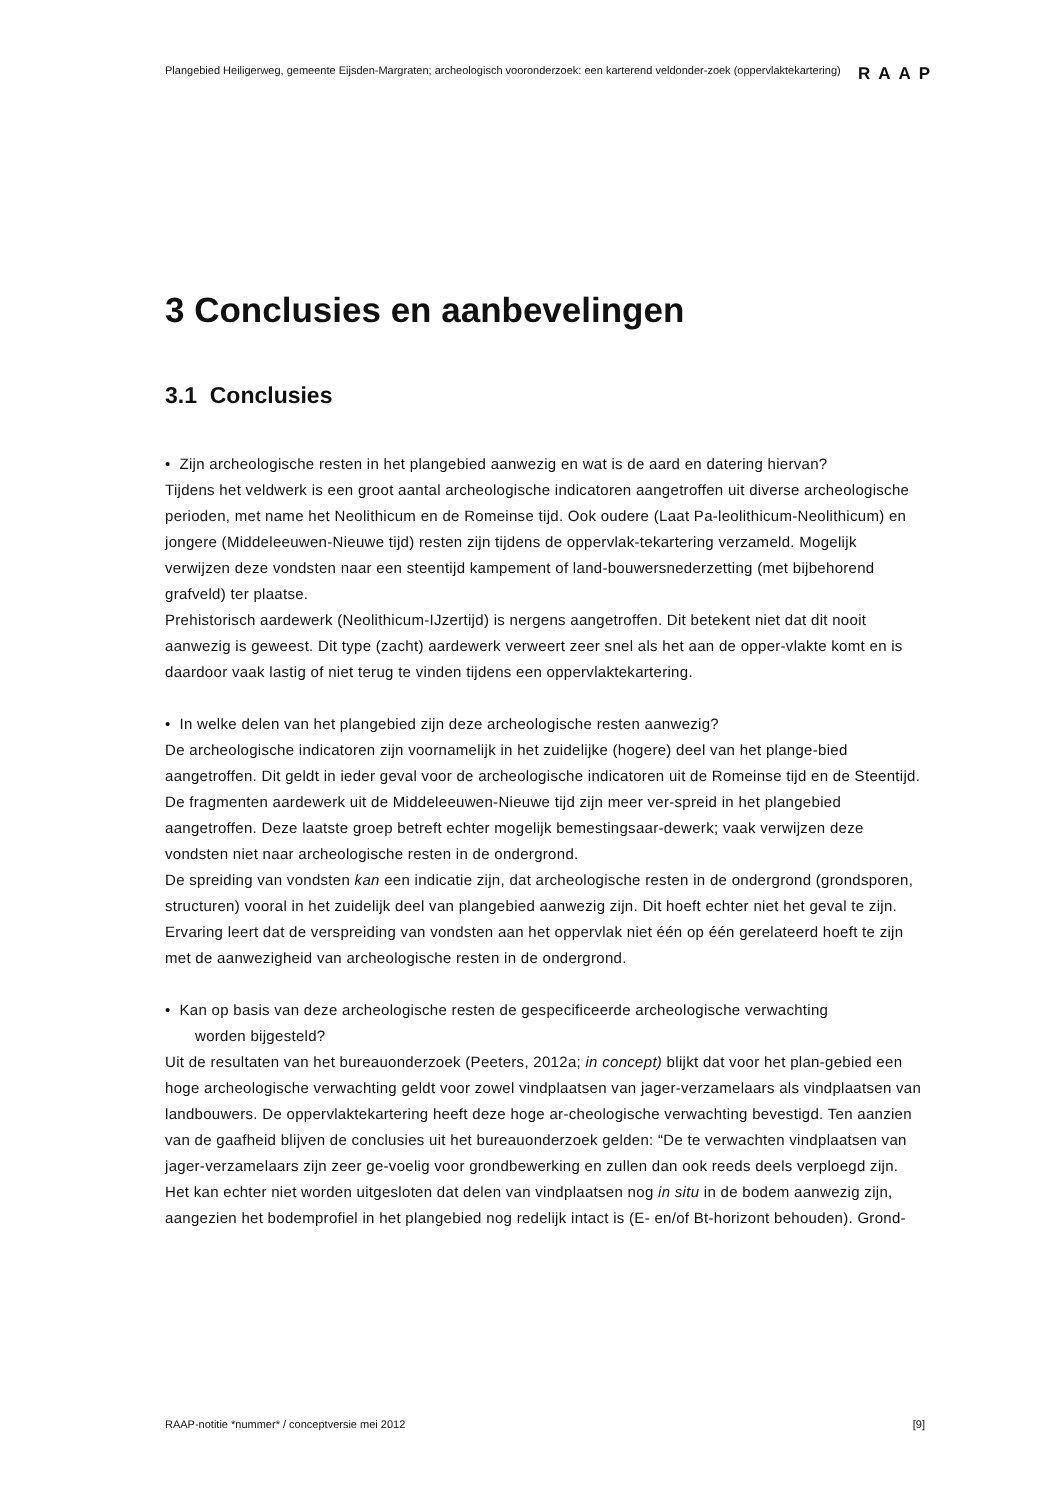Plangebied Heiligerweg, gemeente Eijsden-Margraten; archeologisch vooronderzoek: een karterend veldonder-zoek (oppervlaktekartering)
RAAP
3 Conclusies en aanbevelingen
3.1 Conclusies
• Zijn archeologische resten in het plangebied aanwezig en wat is de aard en datering hiervan?
Tijdens het veldwerk is een groot aantal archeologische indicatoren aangetroffen uit diverse archeologische perioden, met name het Neolithicum en de Romeinse tijd. Ook oudere (Laat Pa-leolithicum-Neolithicum) en jongere (Middeleeuwen-Nieuwe tijd) resten zijn tijdens de oppervlak-tekartering verzameld. Mogelijk verwijzen deze vondsten naar een steentijd kampement of land-bouwersnederzetting (met bijbehorend grafveld) ter plaatse.
Prehistorisch aardewerk (Neolithicum-IJzertijd) is nergens aangetroffen. Dit betekent niet dat dit nooit aanwezig is geweest. Dit type (zacht) aardewerk verweert zeer snel als het aan de opper-vlakte komt en is daardoor vaak lastig of niet terug te vinden tijdens een oppervlaktekartering.
• In welke delen van het plangebied zijn deze archeologische resten aanwezig?
De archeologische indicatoren zijn voornamelijk in het zuidelijke (hogere) deel van het plange-bied aangetroffen. Dit geldt in ieder geval voor de archeologische indicatoren uit de Romeinse tijd en de Steentijd. De fragmenten aardewerk uit de Middeleeuwen-Nieuwe tijd zijn meer ver-spreid in het plangebied aangetroffen. Deze laatste groep betreft echter mogelijk bemestingsaar-dewerk; vaak verwijzen deze vondsten niet naar archeologische resten in de ondergrond.
De spreiding van vondsten kan een indicatie zijn, dat archeologische resten in de ondergrond (grondsporen, structuren) vooral in het zuidelijk deel van plangebied aanwezig zijn. Dit hoeft echter niet het geval te zijn. Ervaring leert dat de verspreiding van vondsten aan het oppervlak niet één op één gerelateerd hoeft te zijn met de aanwezigheid van archeologische resten in de ondergrond.
• Kan op basis van deze archeologische resten de gespecificeerde archeologische verwachting
worden bijgesteld?
Uit de resultaten van het bureauonderzoek (Peeters, 2012a; in concept) blijkt dat voor het plan-gebied een hoge archeologische verwachting geldt voor zowel vindplaatsen van jager-verzamelaars als vindplaatsen van landbouwers. De oppervlaktekartering heeft deze hoge ar-cheologische verwachting bevestigd. Ten aanzien van de gaafheid blijven de conclusies uit het bureauonderzoek gelden: “De te verwachten vindplaatsen van jager-verzamelaars zijn zeer ge-voelig voor grondbewerking en zullen dan ook reeds deels verploegd zijn. Het kan echter niet worden uitgesloten dat delen van vindplaatsen nog in situ in de bodem aanwezig zijn, aangezien het bodemprofiel in het plangebied nog redelijk intact is (E- en/of Bt-horizont behouden). Grond-
RAAP-notitie *nummer* / conceptversie mei 2012 [9]